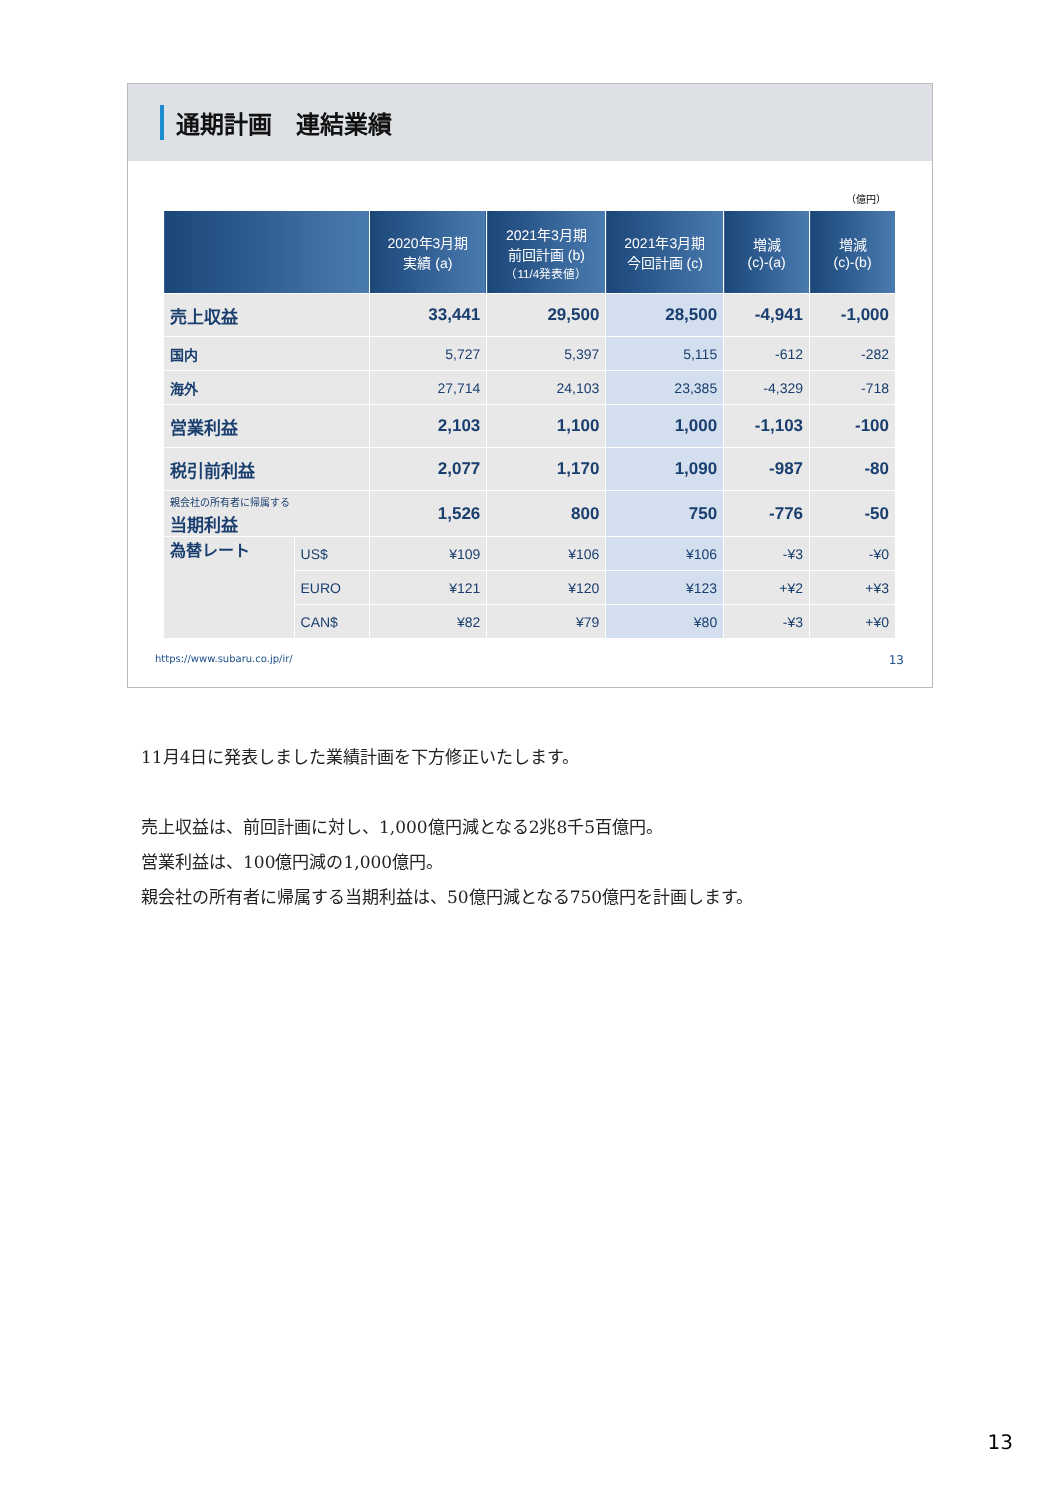通期計画　連結業績
（億円）
| | | 2020年3月期 実績 (a) | 2021年3月期 前回計画 (b) （11/4発表値） | 2021年3月期 今回計画 (c) | 増減 (c)-(a) | 増減 (c)-(b) |
| --- | --- | --- | --- | --- | --- | --- |
| 売上収益 | | 33,441 | 29,500 | 28,500 | -4,941 | -1,000 |
| 国内 | | 5,727 | 5,397 | 5,115 | -612 | -282 |
| 海外 | | 27,714 | 24,103 | 23,385 | -4,329 | -718 |
| 営業利益 | | 2,103 | 1,100 | 1,000 | -1,103 | -100 |
| 税引前利益 | | 2,077 | 1,170 | 1,090 | -987 | -80 |
| 親会社の所有者に帰属する 当期利益 | | 1,526 | 800 | 750 | -776 | -50 |
| 為替レート | US$ | ¥109 | ¥106 | ¥106 | -¥3 | -¥0 |
| | EURO | ¥121 | ¥120 | ¥123 | +¥2 | +¥3 |
| | CAN$ | ¥82 | ¥79 | ¥80 | -¥3 | +¥0 |
https://www.subaru.co.jp/ir/ 13
11月4日に発表しました業績計画を下方修正いたします。
売上収益は、前回計画に対し、1,000億円減となる2兆8千5百億円。
営業利益は、100億円減の1,000億円。
親会社の所有者に帰属する当期利益は、50億円減となる750億円を計画します。
13